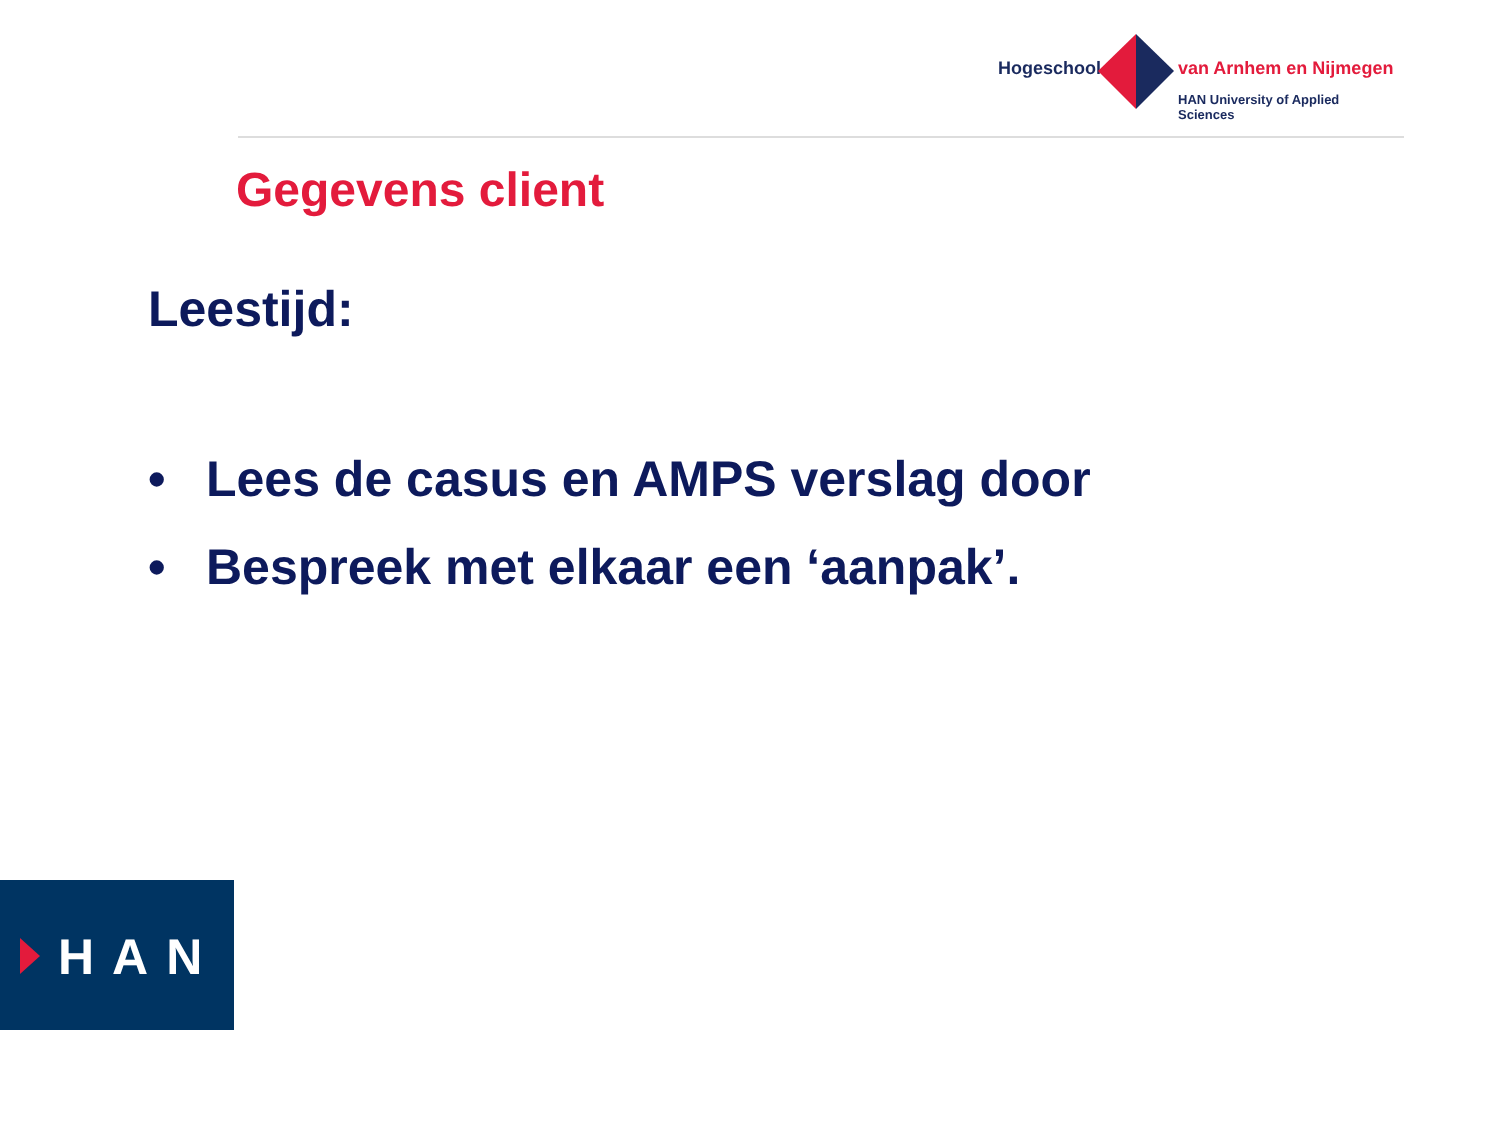Hogeschool van Arnhem en Nijmegen
HAN University of Applied Sciences
Gegevens client
Leestijd:
• Lees de casus en AMPS verslag door
• Bespreek met elkaar een ‘aanpak’.
HAN